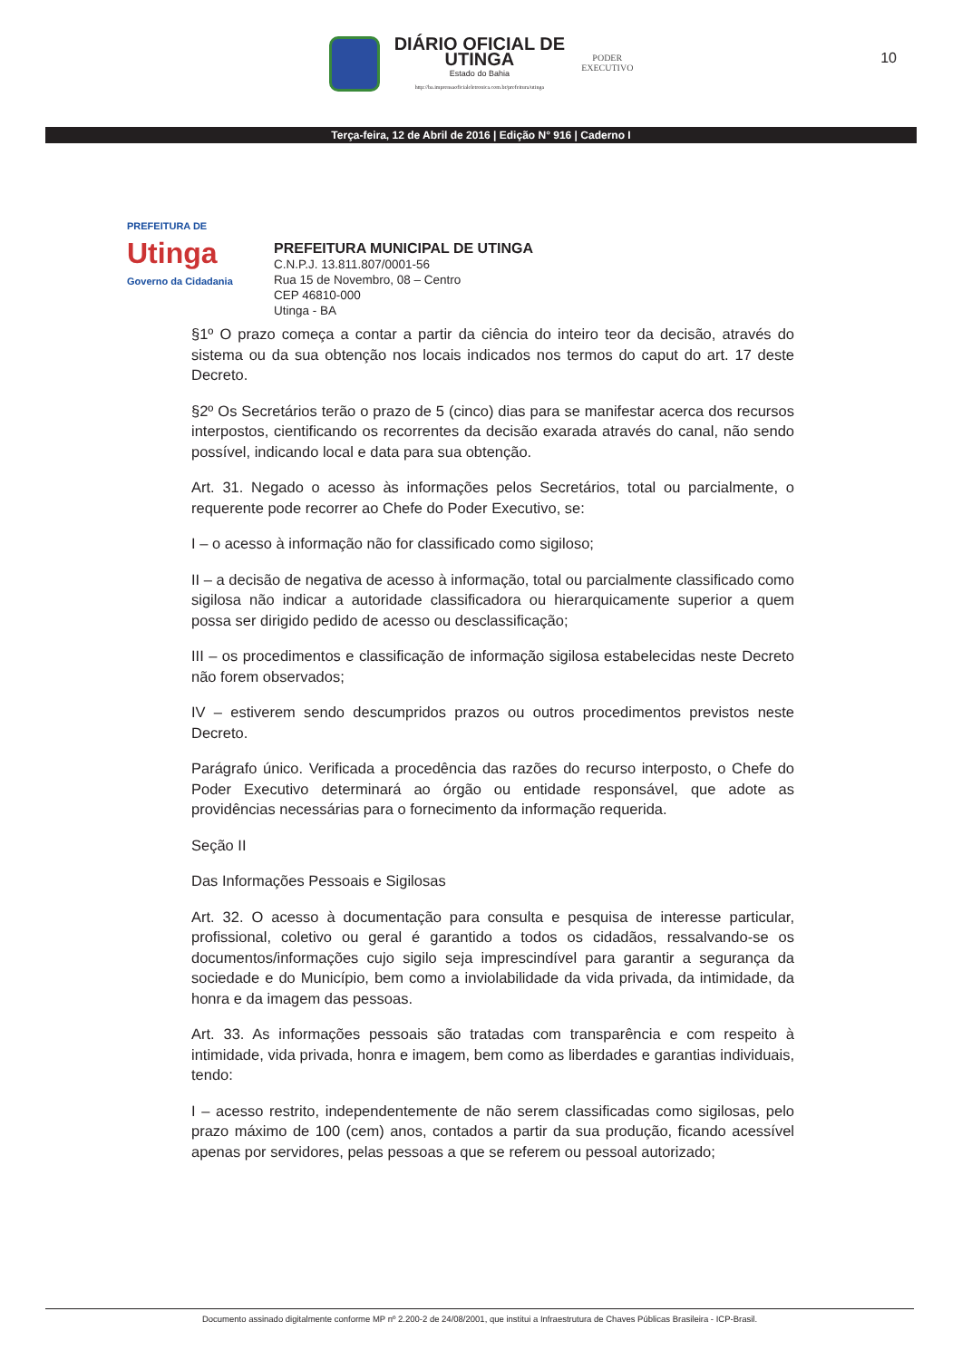DIÁRIO OFICIAL DE
UTINGA
Estado do Bahia
http://ba.imprensaoficialeletronica.com.br/prefeitura/utinga
PODER
EXECUTIVO
10
Terça-feira, 12 de Abril de 2016 | Edição N° 916 | Caderno I
PREFEITURA DE
Utinga
Governo da Cidadania
PREFEITURA MUNICIPAL DE UTINGA
C.N.P.J. 13.811.807/0001-56
Rua 15 de Novembro, 08 – Centro
CEP 46810-000
Utinga - BA
§1º O prazo começa a contar a partir da ciência do inteiro teor da decisão, através do sistema ou da sua obtenção nos locais indicados nos termos do caput do art. 17 deste Decreto.
§2º Os Secretários terão o prazo de 5 (cinco) dias para se manifestar acerca dos recursos interpostos, cientificando os recorrentes da decisão exarada através do canal, não sendo possível, indicando local e data para sua obtenção.
Art. 31. Negado o acesso às informações pelos Secretários, total ou parcialmente, o requerente pode recorrer ao Chefe do Poder Executivo, se:
I – o acesso à informação não for classificado como sigiloso;
II – a decisão de negativa de acesso à informação, total ou parcialmente classificado como sigilosa não indicar a autoridade classificadora ou hierarquicamente superior a quem possa ser dirigido pedido de acesso ou desclassificação;
III – os procedimentos e classificação de informação sigilosa estabelecidas neste Decreto não forem observados;
IV – estiverem sendo descumpridos prazos ou outros procedimentos previstos neste Decreto.
Parágrafo único. Verificada a procedência das razões do recurso interposto, o Chefe do Poder Executivo determinará ao órgão ou entidade responsável, que adote as providências necessárias para o fornecimento da informação requerida.
Seção II
Das Informações Pessoais e Sigilosas
Art. 32. O acesso à documentação para consulta e pesquisa de interesse particular, profissional, coletivo ou geral é garantido a todos os cidadãos, ressalvando-se os documentos/informações cujo sigilo seja imprescindível para garantir a segurança da sociedade e do Município, bem como a inviolabilidade da vida privada, da intimidade, da honra e da imagem das pessoas.
Art. 33. As informações pessoais são tratadas com transparência e com respeito à intimidade, vida privada, honra e imagem, bem como as liberdades e garantias individuais, tendo:
I – acesso restrito, independentemente de não serem classificadas como sigilosas, pelo prazo máximo de 100 (cem) anos, contados a partir da sua produção, ficando acessível apenas por servidores, pelas pessoas a que se referem ou pessoal autorizado;
Documento assinado digitalmente conforme MP nº 2.200-2 de 24/08/2001, que institui a Infraestrutura de Chaves Públicas Brasileira - ICP-Brasil.